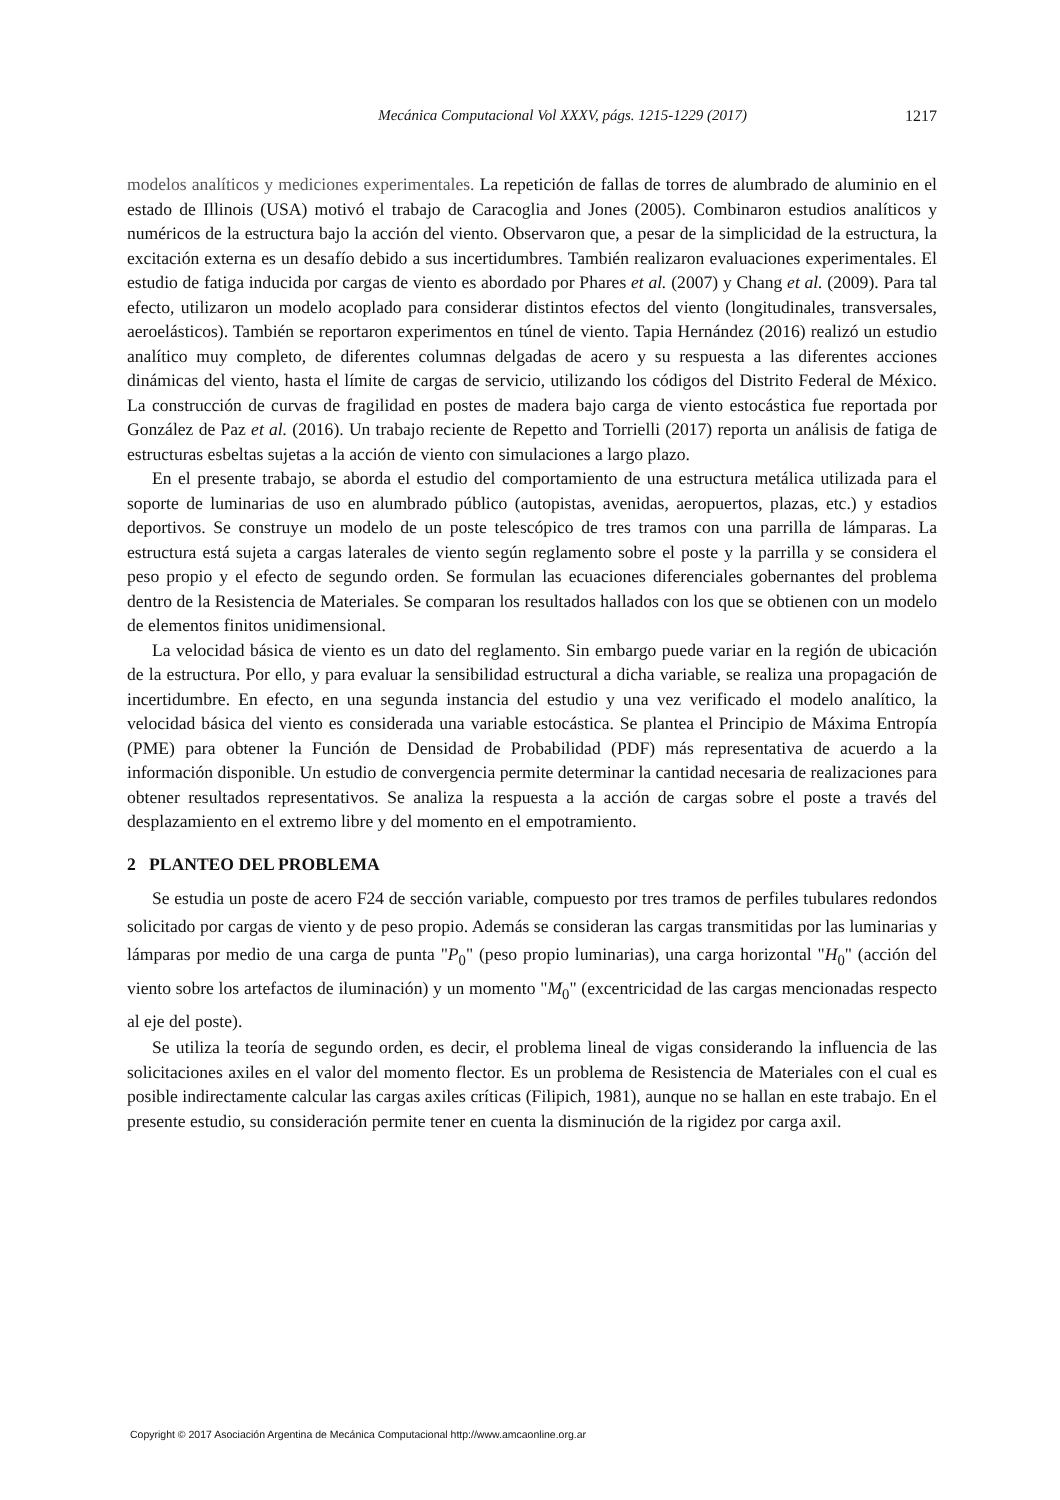Mecánica Computacional Vol XXXV, págs. 1215-1229 (2017) 1217
modelos analíticos y mediciones experimentales. La repetición de fallas de torres de alumbrado de aluminio en el estado de Illinois (USA) motivó el trabajo de Caracoglia and Jones (2005). Combinaron estudios analíticos y numéricos de la estructura bajo la acción del viento. Observaron que, a pesar de la simplicidad de la estructura, la excitación externa es un desafío debido a sus incertidumbres. También realizaron evaluaciones experimentales. El estudio de fatiga inducida por cargas de viento es abordado por Phares et al. (2007) y Chang et al. (2009). Para tal efecto, utilizaron un modelo acoplado para considerar distintos efectos del viento (longitudinales, transversales, aeroelásticos). También se reportaron experimentos en túnel de viento. Tapia Hernández (2016) realizó un estudio analítico muy completo, de diferentes columnas delgadas de acero y su respuesta a las diferentes acciones dinámicas del viento, hasta el límite de cargas de servicio, utilizando los códigos del Distrito Federal de México. La construcción de curvas de fragilidad en postes de madera bajo carga de viento estocástica fue reportada por González de Paz et al. (2016). Un trabajo reciente de Repetto and Torrielli (2017) reporta un análisis de fatiga de estructuras esbeltas sujetas a la acción de viento con simulaciones a largo plazo.
En el presente trabajo, se aborda el estudio del comportamiento de una estructura metálica utilizada para el soporte de luminarias de uso en alumbrado público (autopistas, avenidas, aeropuertos, plazas, etc.) y estadios deportivos. Se construye un modelo de un poste telescópico de tres tramos con una parrilla de lámparas. La estructura está sujeta a cargas laterales de viento según reglamento sobre el poste y la parrilla y se considera el peso propio y el efecto de segundo orden. Se formulan las ecuaciones diferenciales gobernantes del problema dentro de la Resistencia de Materiales. Se comparan los resultados hallados con los que se obtienen con un modelo de elementos finitos unidimensional.
La velocidad básica de viento es un dato del reglamento. Sin embargo puede variar en la región de ubicación de la estructura. Por ello, y para evaluar la sensibilidad estructural a dicha variable, se realiza una propagación de incertidumbre. En efecto, en una segunda instancia del estudio y una vez verificado el modelo analítico, la velocidad básica del viento es considerada una variable estocástica. Se plantea el Principio de Máxima Entropía (PME) para obtener la Función de Densidad de Probabilidad (PDF) más representativa de acuerdo a la información disponible. Un estudio de convergencia permite determinar la cantidad necesaria de realizaciones para obtener resultados representativos. Se analiza la respuesta a la acción de cargas sobre el poste a través del desplazamiento en el extremo libre y del momento en el empotramiento.
2 PLANTEO DEL PROBLEMA
Se estudia un poste de acero F24 de sección variable, compuesto por tres tramos de perfiles tubulares redondos solicitado por cargas de viento y de peso propio. Además se consideran las cargas transmitidas por las luminarias y lámparas por medio de una carga de punta "P<sub>0</sub>" (peso propio luminarias), una carga horizontal "H<sub>0</sub>" (acción del viento sobre los artefactos de iluminación) y un momento "M<sub>0</sub>" (excentricidad de las cargas mencionadas respecto al eje del poste).
Se utiliza la teoría de segundo orden, es decir, el problema lineal de vigas considerando la influencia de las solicitaciones axiles en el valor del momento flector. Es un problema de Resistencia de Materiales con el cual es posible indirectamente calcular las cargas axiles críticas (Filipich, 1981), aunque no se hallan en este trabajo. En el presente estudio, su consideración permite tener en cuenta la disminución de la rigidez por carga axil.
Copyright © 2017 Asociación Argentina de Mecánica Computacional http://www.amcaonline.org.ar